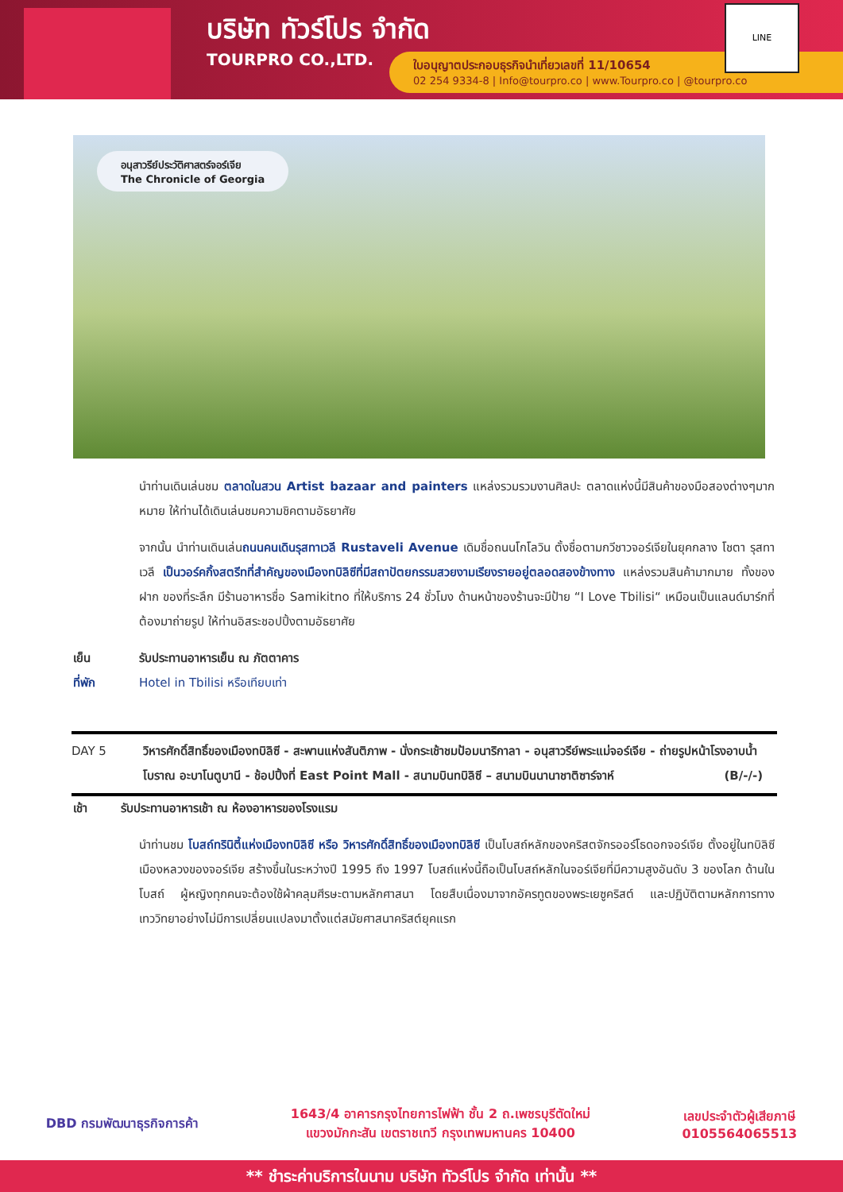บริษัท ทัวร์โปร จำกัด
TOURPRO CO.,LTD.
ใบอนุญาตประกอบธุรกิจนำเที่ยวเลขที่ 11/10654
02 254 9334-8 | Info@tourpro.co | www.Tourpro.co | @tourpro.co
LINE
อนุสาวรีย์ประวัติศาสตร์จอร์เจีย
The Chronicle of Georgia
นำท่านเดินเล่นชม ตลาดในสวน Artist bazaar and painters แหล่งรวมรวมงานศิลปะ ตลาดแห่งนี้มีสินค้าของมือสองต่างๆมากหมาย ให้ท่านได้เดินเล่นชมความชิคตามอัธยาศัย
จากนั้น นำท่านเดินเล่นถนนคนเดินรุสทาเวลี Rustaveli Avenue เดิมชื่อถนนโกโลวิน ตั้งชื่อตามกวีชาวจอร์เจียในยุคกลาง โชตา รุสทาเวลี เป็นวอร์คกิ้งสตรีทที่สำคัญของเมืองทบิลิซีที่มีสถาปัตยกรรมสวยงามเรียงรายอยู่ตลอดสองข้างทาง แหล่งรวมสินค้ามากมาย ทั้งของฝาก ของที่ระลึก มีร้านอาหารชื่อ Samikitno ที่ให้บริการ 24 ชั่วโมง ด้านหน้าของร้านจะมีป้าย “I Love Tbilisi“ เหมือนเป็นแลนด์มาร์กที่ต้องมาถ่ายรูป ให้ท่านอิสระชอปปิ้งตามอัธยาศัย
เย็น รับประทานอาหารเย็น ณ ภัตตาคาร
ที่พัก Hotel in Tbilisi หรือเทียบเท่า
DAY 5 วิหารศักดิ์สิทธิ์ของเมืองทบิลิซี - สะพานแห่งสันติภาพ - นั่งกระเช้าชมป้อมนาริกาลา - อนุสาวรีย์พระแม่จอร์เจีย - ถ่ายรูปหน้าโรงอาบน้ำโบราณ อะบาโนตูบานี - ช้อปปิ้งที่ East Point Mall - สนามบินทบิลิซี – สนามบินนานาชาติซาร์จาห์ (B/-/-)
เช้า รับประทานอาหารเช้า ณ ห้องอาหารของโรงแรม
นำท่านชม โบสถ์ทรินิตี้แห่งเมืองทบิลิซี หรือ วิหารศักดิ์สิทธิ์ของเมืองทบิลิซี เป็นโบสถ์หลักของคริสตจักรออร์โธดอกจอร์เจีย ตั้งอยู่ในทบิลิซีเมืองหลวงของจอร์เจีย สร้างขึ้นในระหว่างปี 1995 ถึง 1997 โบสถ์แห่งนี้ถือเป็นโบสถ์หลักในจอร์เจียที่มีความสูงอันดับ 3 ของโลก ด้านในโบสถ์ ผู้หญิงทุกคนจะต้องใช้ผ้าคลุมศีรษะตามหลักศาสนา โดยสืบเนื่องมาจากอัครทูตของพระเยซูคริสต์ และปฏิบัติตามหลักการทางเทววิทยาอย่างไม่มีการเปลี่ยนแปลงมาตั้งแต่สมัยศาสนาคริสต์ยุคแรก
DBD กรมพัฒนาธุรกิจการค้า 1643/4 อาคารกรุงไทยการไฟฟ้า ชั้น 2 ถ.เพชรบุรีตัดใหม่
แขวงมักกะสัน เขตราชเทวี กรุงเทพมหานคร 10400 เลขประจำตัวผู้เสียภาษี
0105564065513
** ชำระค่าบริการในนาม บริษัท ทัวร์โปร จำกัด เท่านั้น **